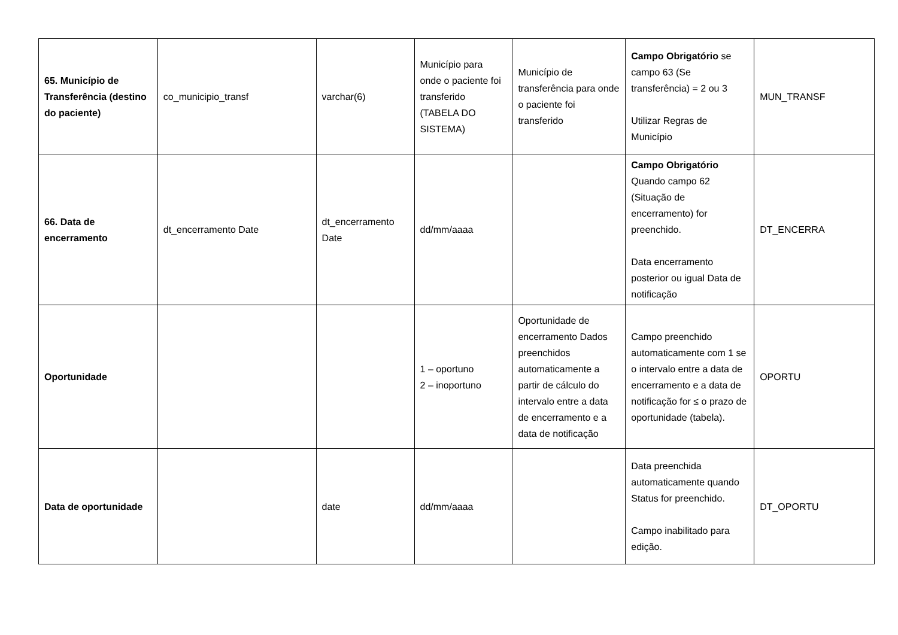| 65. Município de Transferência (destino do paciente) | co_municipio_transf | varchar(6) | Município para onde o paciente foi transferido (TABELA DO SISTEMA) | Município de transferência para onde o paciente foi transferido | Campo Obrigatório se campo 63 (Se transferência) = 2 ou 3 Utilizar Regras de Município | MUN_TRANSF |
| 66. Data de encerramento | dt_encerramento Date | dt_encerramento Date | dd/mm/aaaa | | Campo Obrigatório Quando campo 62 (Situação de encerramento) for preenchido. Data encerramento posterior ou igual Data de notificação | DT_ENCERRA |
| Oportunidade | | | 1 – oportuno 2 – inoportuno | Oportunidade de encerramento Dados preenchidos automaticamente a partir de cálculo do intervalo entre a data de encerramento e a data de notificação | Campo preenchido automaticamente com 1 se o intervalo entre a data de encerramento e a data de notificação for ≤ o prazo de oportunidade (tabela). | OPORTU |
| Data de oportunidade | | date | dd/mm/aaaa | | Data preenchida automaticamente quando Status for preenchido. Campo inabilitado para edição. | DT_OPORTU |